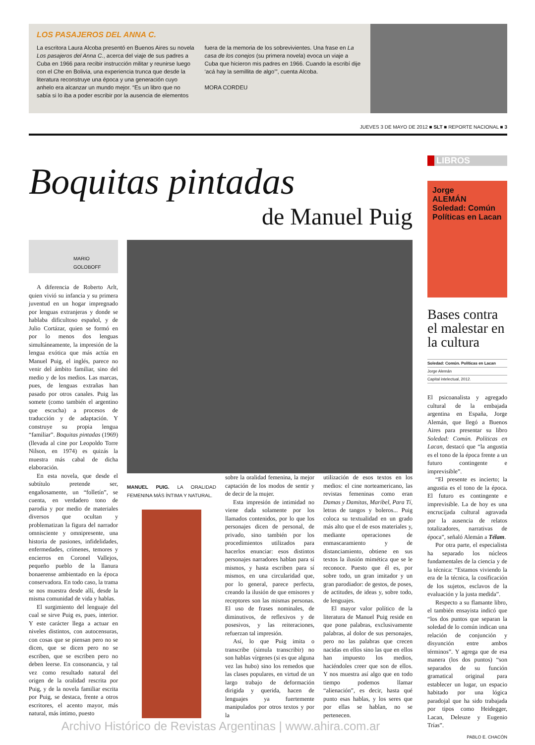LOS PASAJEROS DEL ANNA C.
La escritora Laura Alcoba presentó en Buenos Aires su novela Los pasajeros del Anna C., acerca del viaje de sus padres a Cuba en 1966 para recibir instrucción militar y reunirse luego con el Che en Bolivia, una experiencia trunca que desde la literatura reconstruye una época y una generación cuyo anhelo era alcanzar un mundo mejor. “Es un libro que no sabía si lo iba a poder escribir por la ausencia de elementos fuera de la memoria de los sobrevivientes. Una frase en La casa de los conejos (su primera novela) evoca un viaje a Cuba que hicieron mis padres en 1966. Cuando la escribí dije ‘acá hay la semillita de algo’”, cuenta Alcoba.
MORA CORDEU
JUEVES 3 DE MAYO DE 2012 ■ SLT ■ REPORTE NACIONAL ■ 3
Boquitas pintadas
de Manuel Puig
MARIO GOLOBOFF
A diferencia de Roberto Arlt, quien vivió su infancia y su primera juventud en un hogar impregnado por lenguas extranjeras y donde se hablaba dificultoso español, y de Julio Cortázar, quien se formó en por lo menos dos lenguas simultáneamente, la impresión de la lengua exótica que más actúa en Manuel Puig, el inglés, parece no venir del ámbito familiar, sino del medio y de los medios. Las marcas, pues, de lenguas extrañas han pasado por otros canales. Puig las somete (como también el argentino que escucha) a procesos de traducción y de adaptación. Y construye su propia lengua “familiar”. Boquitas pintadas (1969) (llevada al cine por Leopoldo Torre Nilson, en 1974) es quizás la muestra más cabal de dicha elaboración.
En esta novela, que desde el subtítulo pretende ser, engañosamente, un “folletín”, se cuenta, en verdadero tono de parodia y por medio de materiales diversos que ocultan y problematizan la figura del narrador omnisciente y omnipresente, una historia de pasiones, infidelidades, enfermedades, crímenes, temores y encierros en Coronel Vallejos, pequeño pueblo de la llanura bonaerense ambientado en la época conservadora. En todo caso, la trama se nos muestra desde allí, desde la misma comunidad de vida y hablas.
El surgimiento del lenguaje del cual se sirve Puig es, pues, interior. Y este carácter llega a actuar en niveles distintos, con autocensuras, con cosas que se piensan pero no se dicen, que se dicen pero no se escriben, que se escriben pero no deben leerse. En consonancia, y tal vez como resultado natural del origen de la oralidad rescrita por Puig, y de la novela familiar escrita por Puig, se destaca, frente a otros escritores, el acento mayor, más natural, más íntimo, puesto
MANUEL PUIG. LA ORALIDAD FEMENINA MÁS ÍNTIMA Y NATURAL.
sobre la oralidad femenina, la mejor captación de los modos de sentir y de decir de la mujer.
Esta impresión de intimidad no viene dada solamente por los llamados contenidos, por lo que los personajes dicen de personal, de privado, sino también por los procedimientos utilizados para hacerlos enunciar: esos distintos personajes narradores hablan para sí mismos, y hasta escriben para sí mismos, en una circularidad que, por lo general, parece perfecta, creando la ilusión de que emisores y receptores son las mismas personas. El uso de frases nominales, de diminutivos, de reflexivos y de posesivos, y las reiteraciones, refuerzan tal impresión.
Así, lo que Puig imita o transcribe (simula transcribir) no son hablas vírgenes (si es que alguna vez las hubo) sino los remedos que las clases populares, en virtud de un largo trabajo de deformación dirigida y querida, hacen de lenguajes ya fuertemente manipulados por otros textos y por la
utilización de esos textos en los medios: el cine norteamericano, las revistas femeninas como eran Damas y Damitas, Maribel, Para Tí, letras de tangos y boleros... Puig coloca su textualidad en un grado más alto que el de esos materiales y, mediante operaciones de enmascaramiento y de distanciamiento, obtiene en sus textos la ilusión mimética que se le reconoce. Puesto que él es, por sobre todo, un gran imitador y un gran parodiador: de gestos, de poses, de actitudes, de ideas y, sobre todo, de lenguajes.
El mayor valor político de la literatura de Manuel Puig reside en que pone palabras, exclusivamente palabras, al dolor de sus personajes, pero no las palabras que crecen nacidas en ellos sino las que en ellos han impuesto los medios, haciéndoles creer que son de ellos. Y nos muestra así algo que en todo tiempo podemos llamar “alienación”, es decir, hasta qué punto esas hablas, y los seres que por ellas se hablan, no se pertenecen.
Archivo Histórico de Revistas Argentinas | www.ahira.com.ar
LIBROS
Jorge
ALEMÁN
Soledad: Común
Políticas en Lacan
Bases contra el malestar en la cultura
Soledad: Común. Políticas en Lacan
Jorge Alemán
Capital intelectual, 2012.
El psicoanalista y agregado cultural de la embajada argentina en España, Jorge Alemán, que llegó a Buenos Aires para presentar su libro Soledad: Común. Políticas en Lacan, destacó que “la angustia es el tono de la época frente a un futuro contingente e imprevisible”.
“El presente es incierto; la angustia es el tono de la época. El futuro es contingente e imprevisible. La de hoy es una encrucijada cultural agravada por la ausencia de relatos totalizadores, narrativas de época”, señaló Alemán a Télam.
Por otra parte, el especialista ha separado los núcleos fundamentales de la ciencia y de la técnica: “Estamos viviendo la era de la técnica, la cosificación de los sujetos, esclavos de la evaluación y la justa medida”.
Respecto a su flamante libro, el también ensayista indicó que “los dos puntos que separan la soledad de lo común indican una relación de conjunción y disyunción entre ambos términos”. Y agrega que de esa manera (los dos puntos) “son separados de su función gramatical original para establecer un lugar, un espacio habitado por una lógica paradojal que ha sido trabajada por tipos como Heidegger, Lacan, Deleuze y Eugenio Trías”.
PABLO E. CHACÓN